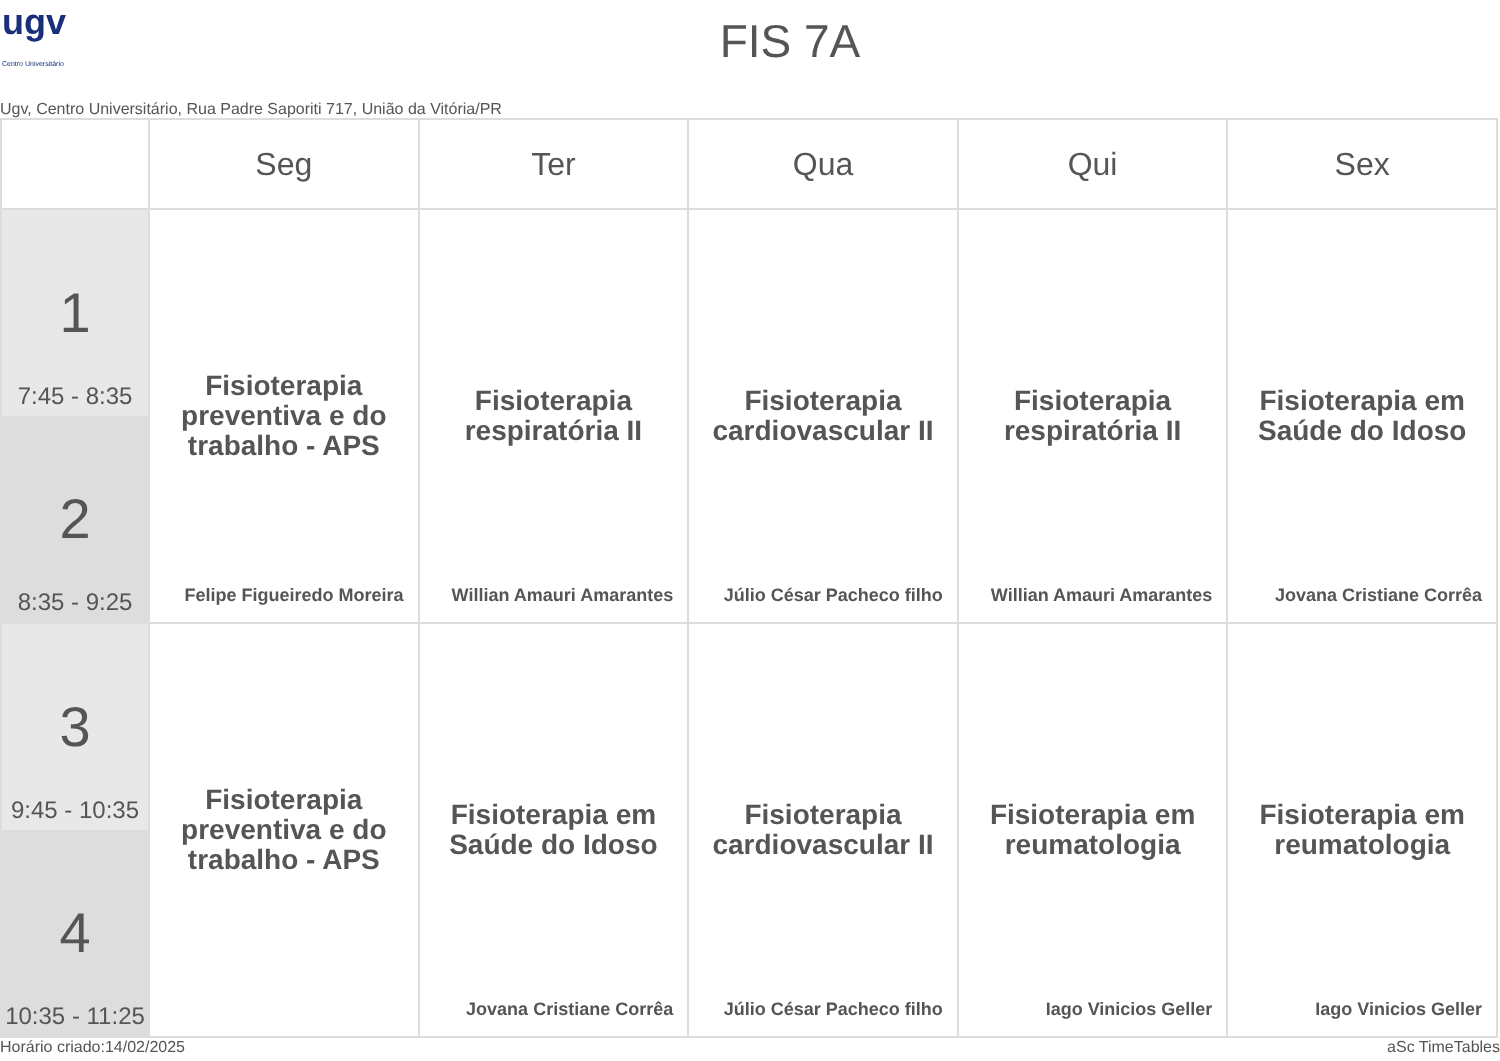ugv
Centro Universitário
FIS 7A
Ugv, Centro Universitário, Rua Padre Saporiti 717, União da Vitória/PR
| | Seg | Ter | Qua | Qui | Sex |
| --- | --- | --- | --- | --- | --- |
| 1 7:45 - 8:35 2 8:35 - 9:25 | Fisioterapia preventiva e do trabalho - APS Felipe Figueiredo Moreira | Fisioterapia respiratória II Willian Amauri Amarantes | Fisioterapia cardiovascular II Júlio César Pacheco filho | Fisioterapia respiratória II Willian Amauri Amarantes | Fisioterapia em Saúde do Idoso Jovana Cristiane Corrêa |
| 3 9:45 - 10:35 4 10:35 - 11:25 | Fisioterapia preventiva e do trabalho - APS | Fisioterapia em Saúde do Idoso Jovana Cristiane Corrêa | Fisioterapia cardiovascular II Júlio César Pacheco filho | Fisioterapia em reumatologia Iago Vinicios Geller | Fisioterapia em reumatologia Iago Vinicios Geller |
Horário criado:14/02/2025 aSc TimeTables